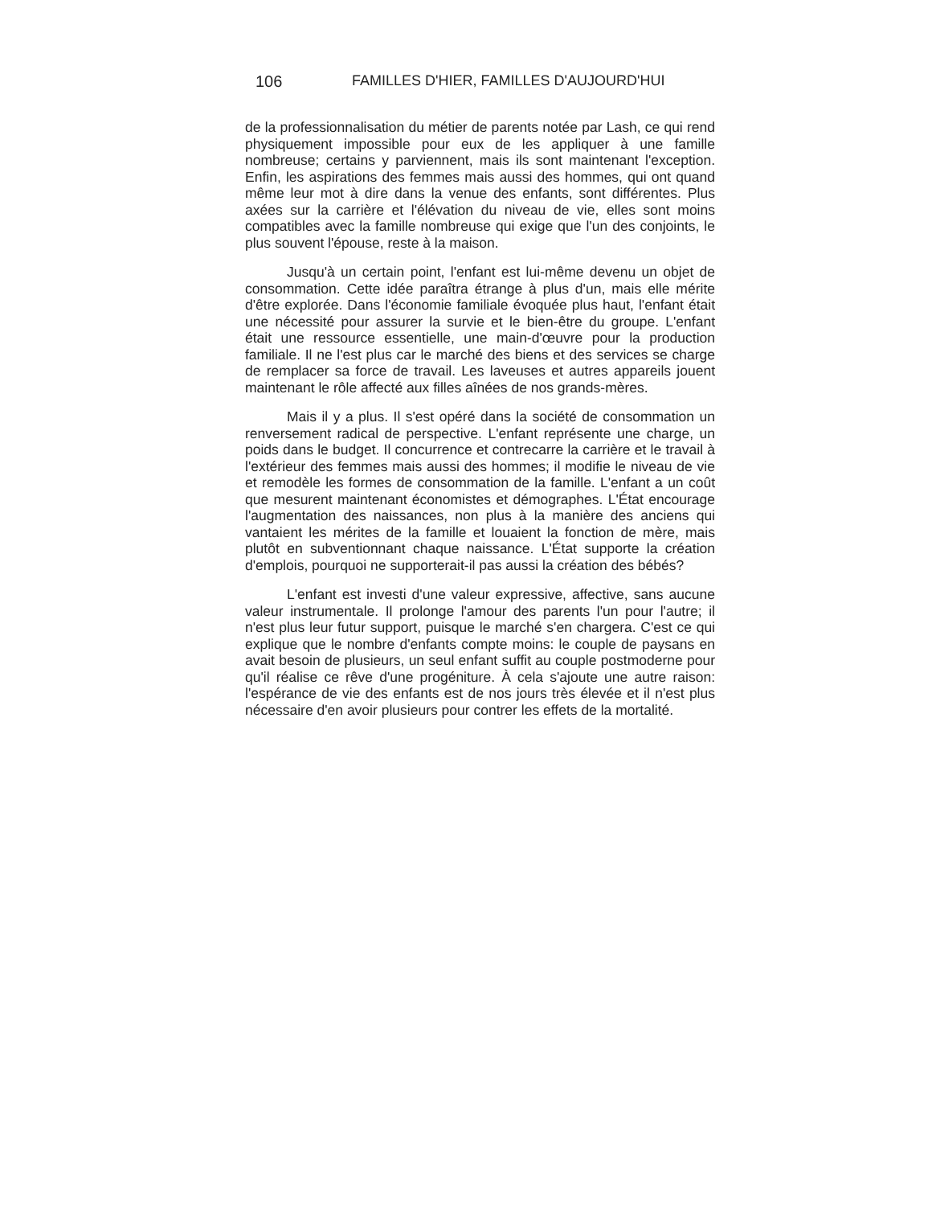106 FAMILLES D'HIER, FAMILLES D'AUJOURD'HUI
de la professionnalisation du métier de parents notée par Lash, ce qui rend physiquement impossible pour eux de les appliquer à une famille nombreuse; certains y parviennent, mais ils sont maintenant l'exception. Enfin, les aspirations des femmes mais aussi des hommes, qui ont quand même leur mot à dire dans la venue des enfants, sont différentes. Plus axées sur la carrière et l'élévation du niveau de vie, elles sont moins compatibles avec la famille nombreuse qui exige que l'un des conjoints, le plus souvent l'épouse, reste à la maison.
Jusqu'à un certain point, l'enfant est lui-même devenu un objet de consommation. Cette idée paraîtra étrange à plus d'un, mais elle mérite d'être explorée. Dans l'économie familiale évoquée plus haut, l'enfant était une nécessité pour assurer la survie et le bien-être du groupe. L'enfant était une ressource essentielle, une main-d'œuvre pour la production familiale. Il ne l'est plus car le marché des biens et des services se charge de remplacer sa force de travail. Les laveuses et autres appareils jouent maintenant le rôle affecté aux filles aînées de nos grands-mères.
Mais il y a plus. Il s'est opéré dans la société de consommation un renversement radical de perspective. L'enfant représente une charge, un poids dans le budget. Il concurrence et contrecarre la carrière et le travail à l'extérieur des femmes mais aussi des hommes; il modifie le niveau de vie et remodèle les formes de consommation de la famille. L'enfant a un coût que mesurent maintenant économistes et démographes. L'État encourage l'augmentation des naissances, non plus à la manière des anciens qui vantaient les mérites de la famille et louaient la fonction de mère, mais plutôt en subventionnant chaque naissance. L'État supporte la création d'emplois, pourquoi ne supporterait-il pas aussi la création des bébés?
L'enfant est investi d'une valeur expressive, affective, sans aucune valeur instrumentale. Il prolonge l'amour des parents l'un pour l'autre; il n'est plus leur futur support, puisque le marché s'en chargera. C'est ce qui explique que le nombre d'enfants compte moins: le couple de paysans en avait besoin de plusieurs, un seul enfant suffit au couple postmoderne pour qu'il réalise ce rêve d'une progéniture. À cela s'ajoute une autre raison: l'espérance de vie des enfants est de nos jours très élevée et il n'est plus nécessaire d'en avoir plusieurs pour contrer les effets de la mortalité.